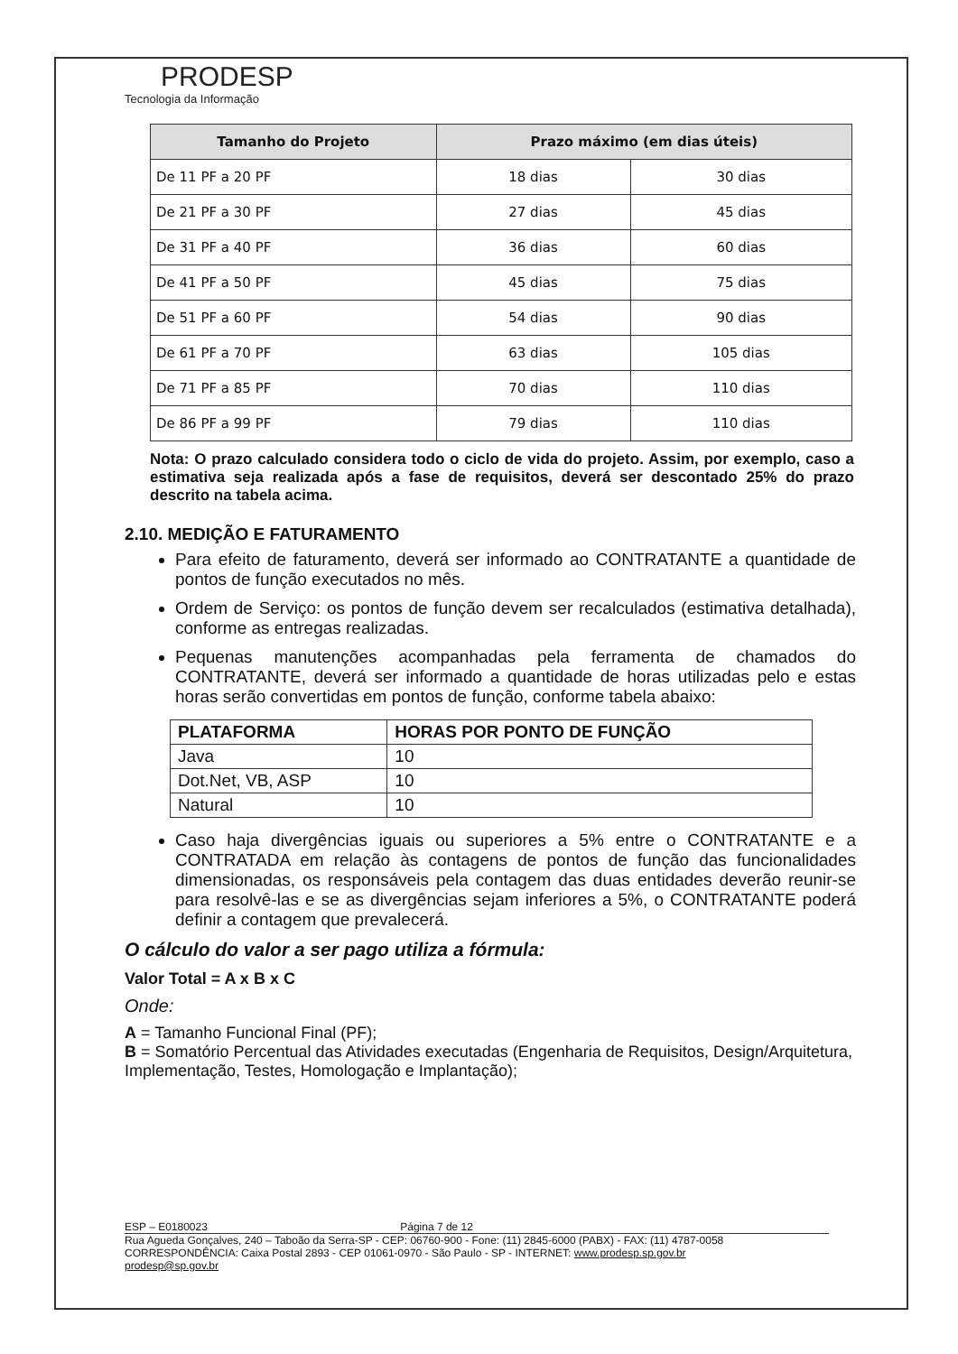PRODESP
Tecnologia da Informação
| Tamanho do Projeto | Prazo máximo (em dias úteis) | |
| --- | --- | --- |
| De 11 PF a 20 PF | 18 dias | 30 dias |
| De 21 PF a 30 PF | 27 dias | 45 dias |
| De 31 PF a 40 PF | 36 dias | 60 dias |
| De 41 PF a 50 PF | 45 dias | 75 dias |
| De 51 PF a 60 PF | 54 dias | 90 dias |
| De 61 PF a 70 PF | 63 dias | 105 dias |
| De 71 PF a 85 PF | 70 dias | 110 dias |
| De 86 PF a 99 PF | 79 dias | 110 dias |
Nota: O prazo calculado considera todo o ciclo de vida do projeto. Assim, por exemplo, caso a estimativa seja realizada após a fase de requisitos, deverá ser descontado 25% do prazo descrito na tabela acima.
2.10. MEDIÇÃO E FATURAMENTO
Para efeito de faturamento, deverá ser informado ao CONTRATANTE a quantidade de pontos de função executados no mês.
Ordem de Serviço: os pontos de função devem ser recalculados (estimativa detalhada), conforme as entregas realizadas.
Pequenas manutenções acompanhadas pela ferramenta de chamados do CONTRATANTE, deverá ser informado a quantidade de horas utilizadas pelo e estas horas serão convertidas em pontos de função, conforme tabela abaixo:
| PLATAFORMA | HORAS POR PONTO DE FUNÇÃO |
| --- | --- |
| Java | 10 |
| Dot.Net, VB, ASP | 10 |
| Natural | 10 |
Caso haja divergências iguais ou superiores a 5% entre o CONTRATANTE e a CONTRATADA em relação às contagens de pontos de função das funcionalidades dimensionadas, os responsáveis pela contagem das duas entidades deverão reunir-se para resolvê-las e se as divergências sejam inferiores a 5%, o CONTRATANTE poderá definir a contagem que prevalecerá.
O cálculo do valor a ser pago utiliza a fórmula:
Valor Total = A x B x C
Onde:
A = Tamanho Funcional Final (PF);
B = Somatório Percentual das Atividades executadas (Engenharia de Requisitos, Design/Arquitetura, Implementação, Testes, Homologação e Implantação);
ESP – E0180023 Página 7 de 12
Rua Agueda Gonçalves, 240 – Taboão da Serra-SP - CEP: 06760-900 - Fone: (11) 2845-6000 (PABX) - FAX: (11) 4787-0058
CORRESPONDÊNCIA: Caixa Postal 2893 - CEP 01061-0970 - São Paulo - SP - INTERNET: www.prodesp.sp.gov.br
prodesp@sp.gov.br